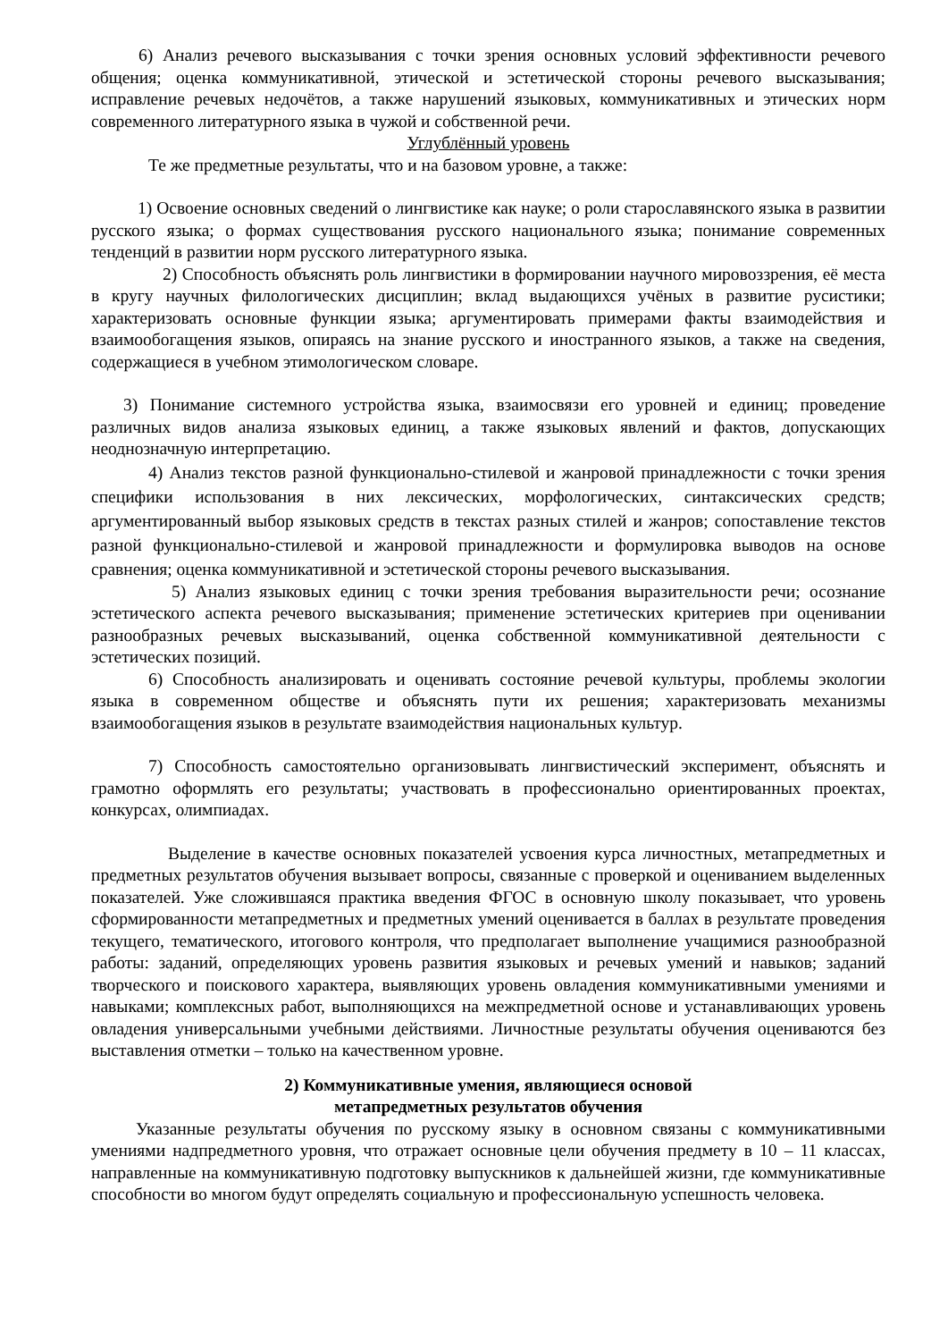6) Анализ речевого высказывания с точки зрения основных условий эффективности речевого общения; оценка коммуникативной, этической и эстетической стороны речевого высказывания; исправление речевых недочётов, а также нарушений языковых, коммуникативных и этических норм современного литературного языка в чужой и собственной речи.
Углублённый уровень
Те же предметные результаты, что и на базовом уровне, а также:
1) Освоение основных сведений о лингвистике как науке; о роли старославянского языка в развитии русского языка; о формах существования русского национального языка; понимание современных тенденций в развитии норм русского литературного языка.
2) Способность объяснять роль лингвистики в формировании научного мировоззрения, её места в кругу научных филологических дисциплин; вклад выдающихся учёных в развитие русистики; характеризовать основные функции языка; аргументировать примерами факты взаимодействия и взаимообогащения языков, опираясь на знание русского и иностранного языков, а также на сведения, содержащиеся в учебном этимологическом словаре.
3) Понимание системного устройства языка, взаимосвязи его уровней и единиц; проведение различных видов анализа языковых единиц, а также языковых явлений и фактов, допускающих неоднозначную интерпретацию.
4) Анализ текстов разной функционально-стилевой и жанровой принадлежности с точки зрения специфики использования в них лексических, морфологических, синтаксических средств; аргументированный выбор языковых средств в текстах разных стилей и жанров; сопоставление текстов разной функционально-стилевой и жанровой принадлежности и формулировка выводов на основе сравнения; оценка коммуникативной и эстетической стороны речевого высказывания.
5) Анализ языковых единиц с точки зрения требования выразительности речи; осознание эстетического аспекта речевого высказывания; применение эстетических критериев при оценивании разнообразных речевых высказываний, оценка собственной коммуникативной деятельности с эстетических позиций.
6) Способность анализировать и оценивать состояние речевой культуры, проблемы экологии языка в современном обществе и объяснять пути их решения; характеризовать механизмы взаимообогащения языков в результате взаимодействия национальных культур.
7) Способность самостоятельно организовывать лингвистический эксперимент, объяснять и грамотно оформлять его результаты; участвовать в профессионально ориентированных проектах, конкурсах, олимпиадах.
Выделение в качестве основных показателей усвоения курса личностных, метапредметных и предметных результатов обучения вызывает вопросы, связанные с проверкой и оцениванием выделенных показателей. Уже сложившаяся практика введения ФГОС в основную школу показывает, что уровень сформированности метапредметных и предметных умений оценивается в баллах в результате проведения текущего, тематического, итогового контроля, что предполагает выполнение учащимися разнообразной работы: заданий, определяющих уровень развития языковых и речевых умений и навыков; заданий творческого и поискового характера, выявляющих уровень овладения коммуникативными умениями и навыками; комплексных работ, выполняющихся на межпредметной основе и устанавливающих уровень овладения универсальными учебными действиями. Личностные результаты обучения оцениваются без выставления отметки – только на качественном уровне.
2) Коммуникативные умения, являющиеся основой
метапредметных результатов обучения
Указанные результаты обучения по русскому языку в основном связаны с коммуникативными умениями надпредметного уровня, что отражает основные цели обучения предмету в 10 – 11 классах, направленные на коммуникативную подготовку выпускников к дальнейшей жизни, где коммуникативные способности во многом будут определять социальную и профессиональную успешность человека.